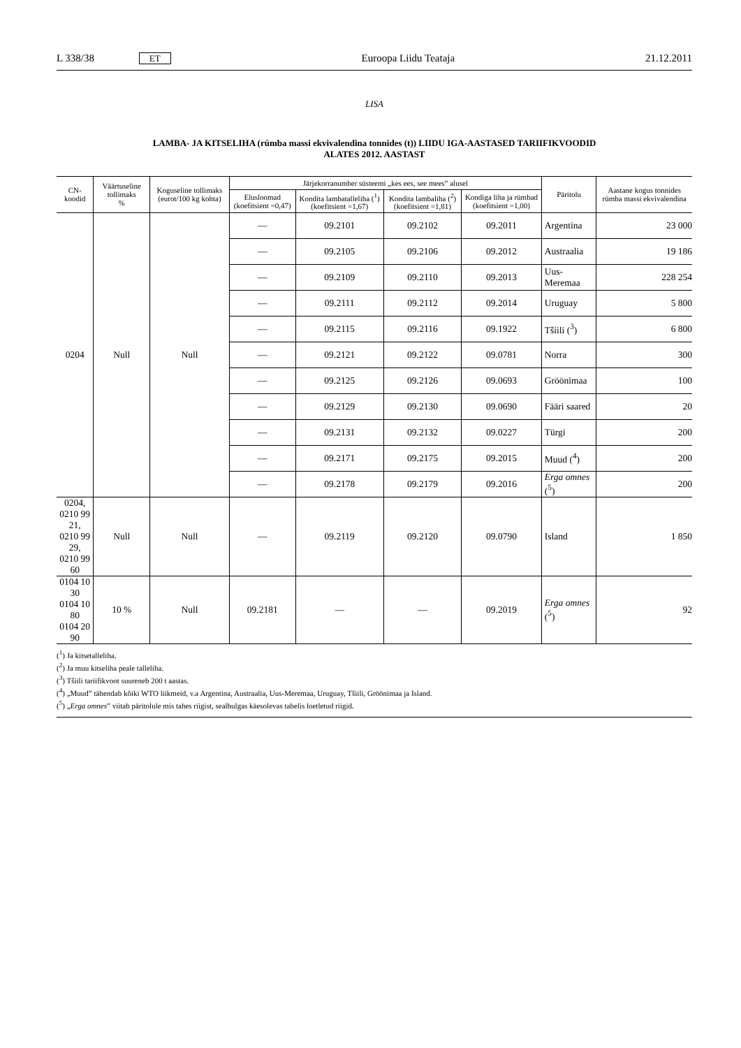L 338/38 ET Euroopa Liidu Teataja 21.12.2011
LISA
LAMBA- JA KITSELIHA (rümba massi ekvivalendina tonnides (t)) LIIDU IGA-AASTASED TARIIFIKVOODID
ALATES 2012. AASTAST
| CN-koodid | Väärtuseline tollimaks % | Koguseline tollimaks (eurot/100 kg kohta) | Järjekorranumber süsteemi „kes ees, see mees” alusel | | | | Päritolu | Aastane kogus tonnides rümba massi ekvivalendina |
| --- | --- | --- | --- | --- | --- | --- | --- | --- |
| | | | Elusloomad (koefitsient =0,47) | Kondita lambatalleliha (<sup>1</sup>) (koefitsient =1,67) | Kondita lambaliha (<sup>2</sup>) (koefitsient =1,81) | Kondiga liha ja rümbad (koefitsient =1,00) | | |
| 0204 | Null | Null | — | 09.2101 | 09.2102 | 09.2011 | Argentina | 23 000 |
| | | | — | 09.2105 | 09.2106 | 09.2012 | Austraalia | 19 186 |
| | | | — | 09.2109 | 09.2110 | 09.2013 | Uus-Meremaa | 228 254 |
| | | | — | 09.2111 | 09.2112 | 09.2014 | Uruguay | 5 800 |
| | | | — | 09.2115 | 09.2116 | 09.1922 | Tšiili (<sup>3</sup>) | 6 800 |
| | | | — | 09.2121 | 09.2122 | 09.0781 | Norra | 300 |
| | | | — | 09.2125 | 09.2126 | 09.0693 | Gröönimaa | 100 |
| | | | — | 09.2129 | 09.2130 | 09.0690 | Fääri saared | 20 |
| | | | — | 09.2131 | 09.2132 | 09.0227 | Türgi | 200 |
| | | | — | 09.2171 | 09.2175 | 09.2015 | Muud (<sup>4</sup>) | 200 |
| | | | — | 09.2178 | 09.2179 | 09.2016 | Erga omnes (<sup>5</sup>) | 200 |
| 0204, 0210 99 21, 0210 99 29, 0210 99 60 | Null | Null | — | 09.2119 | 09.2120 | 09.0790 | Island | 1 850 |
| 0104 10 30 0104 10 80 0104 20 90 | 10 % | Null | 09.2181 | — | — | 09.2019 | Erga omnes (<sup>5</sup>) | 92 |
(<sup>1</sup>) Ja kitsetalleliha.
(<sup>2</sup>) Ja muu kitseliha peale talleliha.
(<sup>3</sup>) Tšiili tariifikvoot suureneb 200 t aastas.
(<sup>4</sup>) „Muud” tähendab kõiki WTO liikmeid, v.a Argentina, Austraalia, Uus-Meremaa, Uruguay, Tšiili, Gröönimaa ja Island.
(<sup>5</sup>) „Erga omnes” viitab päritolule mis tahes riigist, sealhulgas käesolevas tabelis loetletud riigid.